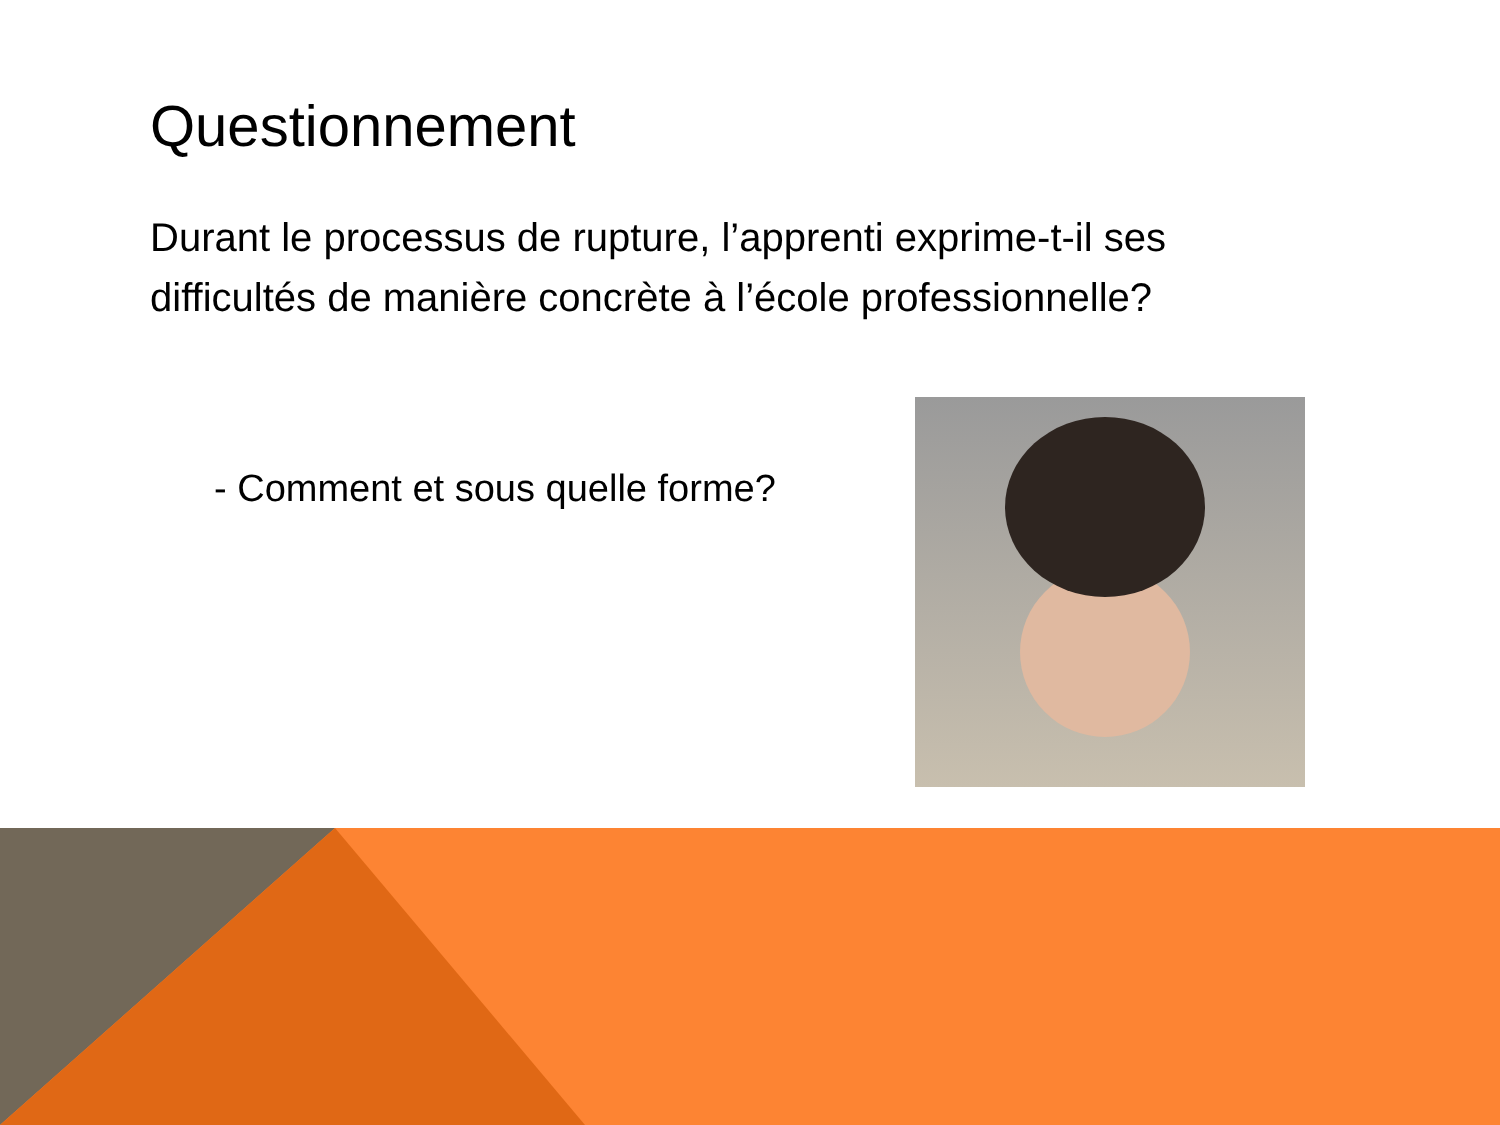Questionnement
Durant le processus de rupture, l’apprenti exprime-t-il ses difficultés de manière concrète à l’école professionnelle?
- Comment et sous quelle forme?